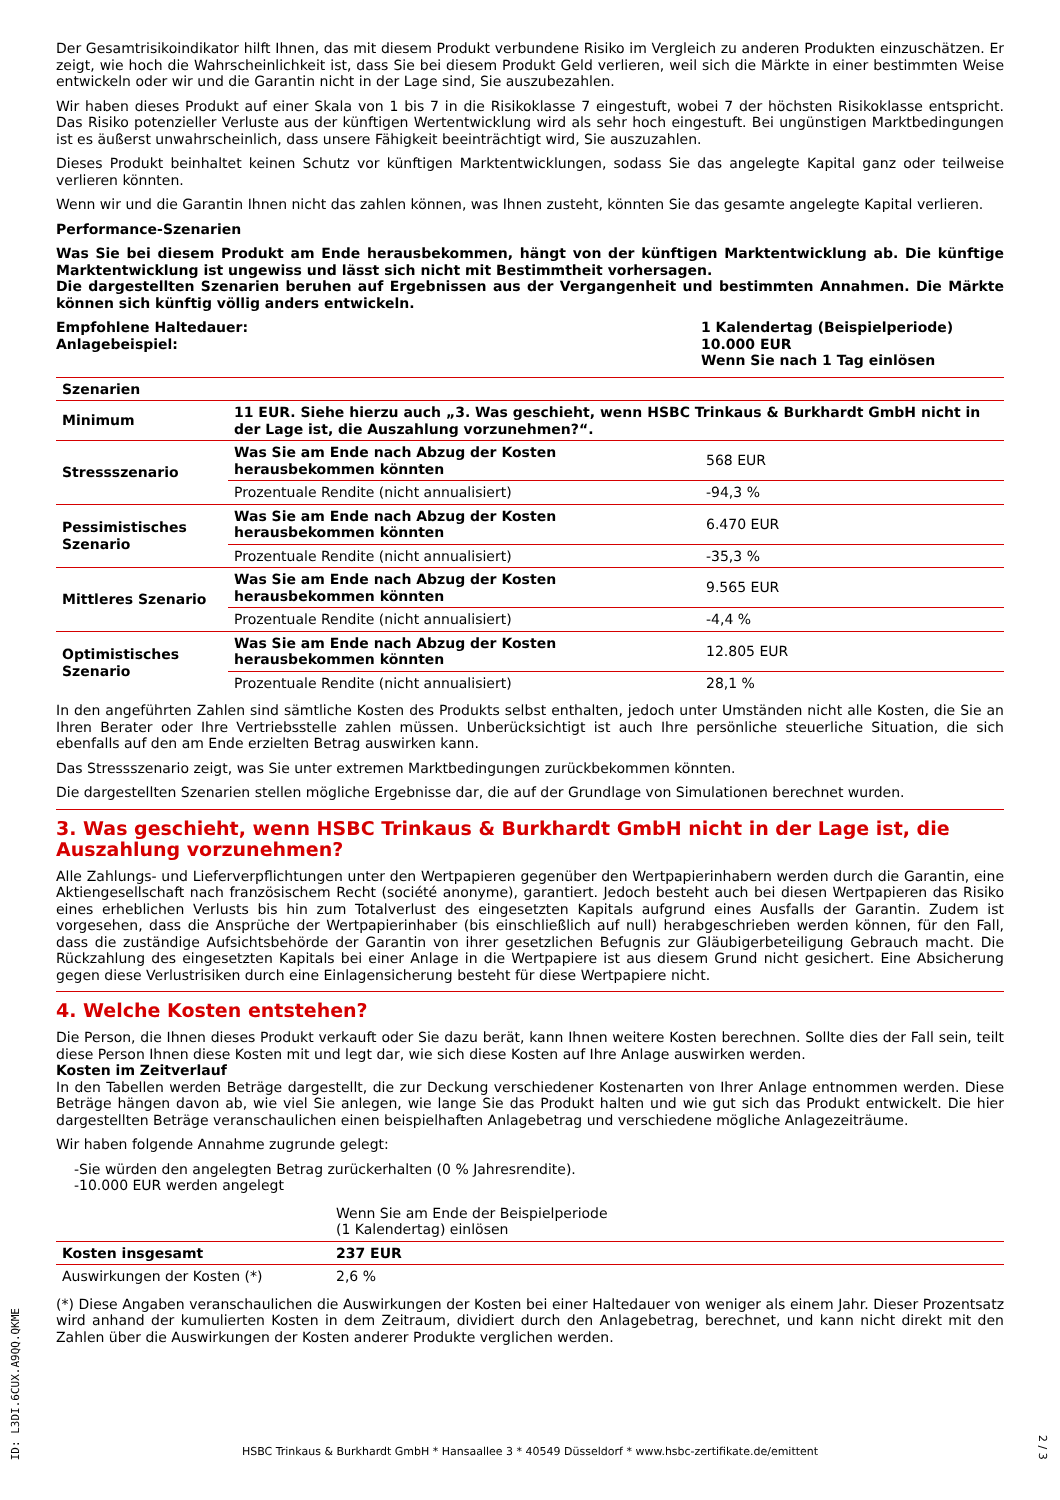Der Gesamtrisikoindikator hilft Ihnen, das mit diesem Produkt verbundene Risiko im Vergleich zu anderen Produkten einzuschätzen. Er zeigt, wie hoch die Wahrscheinlichkeit ist, dass Sie bei diesem Produkt Geld verlieren, weil sich die Märkte in einer bestimmten Weise entwickeln oder wir und die Garantin nicht in der Lage sind, Sie auszubezahlen.
Wir haben dieses Produkt auf einer Skala von 1 bis 7 in die Risikoklasse 7 eingestuft, wobei 7 der höchsten Risikoklasse entspricht. Das Risiko potenzieller Verluste aus der künftigen Wertentwicklung wird als sehr hoch eingestuft. Bei ungünstigen Marktbedingungen ist es äußerst unwahrscheinlich, dass unsere Fähigkeit beeinträchtigt wird, Sie auszuzahlen.
Dieses Produkt beinhaltet keinen Schutz vor künftigen Marktentwicklungen, sodass Sie das angelegte Kapital ganz oder teilweise verlieren könnten.
Wenn wir und die Garantin Ihnen nicht das zahlen können, was Ihnen zusteht, könnten Sie das gesamte angelegte Kapital verlieren.
Performance-Szenarien
Was Sie bei diesem Produkt am Ende herausbekommen, hängt von der künftigen Marktentwicklung ab. Die künftige Marktentwicklung ist ungewiss und lässt sich nicht mit Bestimmtheit vorhersagen.
Die dargestellten Szenarien beruhen auf Ergebnissen aus der Vergangenheit und bestimmten Annahmen. Die Märkte können sich künftig völlig anders entwickeln.
Empfohlene Haltedauer:
Anlagebeispiel:
1 Kalendertag (Beispielperiode)
10.000 EUR
Wenn Sie nach 1 Tag einlösen
| Szenarien | | |
| --- | --- | --- |
| Minimum | 11 EUR. Siehe hierzu auch „3. Was geschieht, wenn HSBC Trinkaus & Burkhardt GmbH nicht in der Lage ist, die Auszahlung vorzunehmen?“. | |
| Stressszenario | Was Sie am Ende nach Abzug der Kosten herausbekommen könnten | 568 EUR |
| | Prozentuale Rendite (nicht annualisiert) | -94,3 % |
| Pessimistisches Szenario | Was Sie am Ende nach Abzug der Kosten herausbekommen könnten | 6.470 EUR |
| | Prozentuale Rendite (nicht annualisiert) | -35,3 % |
| Mittleres Szenario | Was Sie am Ende nach Abzug der Kosten herausbekommen könnten | 9.565 EUR |
| | Prozentuale Rendite (nicht annualisiert) | -4,4 % |
| Optimistisches Szenario | Was Sie am Ende nach Abzug der Kosten herausbekommen könnten | 12.805 EUR |
| | Prozentuale Rendite (nicht annualisiert) | 28,1 % |
In den angeführten Zahlen sind sämtliche Kosten des Produkts selbst enthalten, jedoch unter Umständen nicht alle Kosten, die Sie an Ihren Berater oder Ihre Vertriebsstelle zahlen müssen. Unberücksichtigt ist auch Ihre persönliche steuerliche Situation, die sich ebenfalls auf den am Ende erzielten Betrag auswirken kann.
Das Stressszenario zeigt, was Sie unter extremen Marktbedingungen zurückbekommen könnten.
Die dargestellten Szenarien stellen mögliche Ergebnisse dar, die auf der Grundlage von Simulationen berechnet wurden.
3. Was geschieht, wenn HSBC Trinkaus & Burkhardt GmbH nicht in der Lage ist, die Auszahlung vorzunehmen?
Alle Zahlungs- und Lieferverpflichtungen unter den Wertpapieren gegenüber den Wertpapierinhabern werden durch die Garantin, eine Aktiengesellschaft nach französischem Recht (société anonyme), garantiert. Jedoch besteht auch bei diesen Wertpapieren das Risiko eines erheblichen Verlusts bis hin zum Totalverlust des eingesetzten Kapitals aufgrund eines Ausfalls der Garantin. Zudem ist vorgesehen, dass die Ansprüche der Wertpapierinhaber (bis einschließlich auf null) herabgeschrieben werden können, für den Fall, dass die zuständige Aufsichtsbehörde der Garantin von ihrer gesetzlichen Befugnis zur Gläubigerbeteiligung Gebrauch macht. Die Rückzahlung des eingesetzten Kapitals bei einer Anlage in die Wertpapiere ist aus diesem Grund nicht gesichert. Eine Absicherung gegen diese Verlustrisiken durch eine Einlagensicherung besteht für diese Wertpapiere nicht.
4. Welche Kosten entstehen?
Die Person, die Ihnen dieses Produkt verkauft oder Sie dazu berät, kann Ihnen weitere Kosten berechnen. Sollte dies der Fall sein, teilt diese Person Ihnen diese Kosten mit und legt dar, wie sich diese Kosten auf Ihre Anlage auswirken werden.
Kosten im Zeitverlauf
In den Tabellen werden Beträge dargestellt, die zur Deckung verschiedener Kostenarten von Ihrer Anlage entnommen werden. Diese Beträge hängen davon ab, wie viel Sie anlegen, wie lange Sie das Produkt halten und wie gut sich das Produkt entwickelt. Die hier dargestellten Beträge veranschaulichen einen beispielhaften Anlagebetrag und verschiedene mögliche Anlagezeiträume.
Wir haben folgende Annahme zugrunde gelegt:
-Sie würden den angelegten Betrag zurückerhalten (0 % Jahresrendite).
-10.000 EUR werden angelegt
| | Wenn Sie am Ende der Beispielperiode (1 Kalendertag) einlösen | |
| Kosten insgesamt | 237 EUR | |
| Auswirkungen der Kosten (*) | 2,6 % | |
(*) Diese Angaben veranschaulichen die Auswirkungen der Kosten bei einer Haltedauer von weniger als einem Jahr. Dieser Prozentsatz wird anhand der kumulierten Kosten in dem Zeitraum, dividiert durch den Anlagebetrag, berechnet, und kann nicht direkt mit den Zahlen über die Auswirkungen der Kosten anderer Produkte verglichen werden.
ID: L3DI.6CUX.A9QQ.QKME
HSBC Trinkaus & Burkhardt GmbH * Hansaallee 3 * 40549 Düsseldorf * www.hsbc-zertifikate.de/emittent
2 / 3